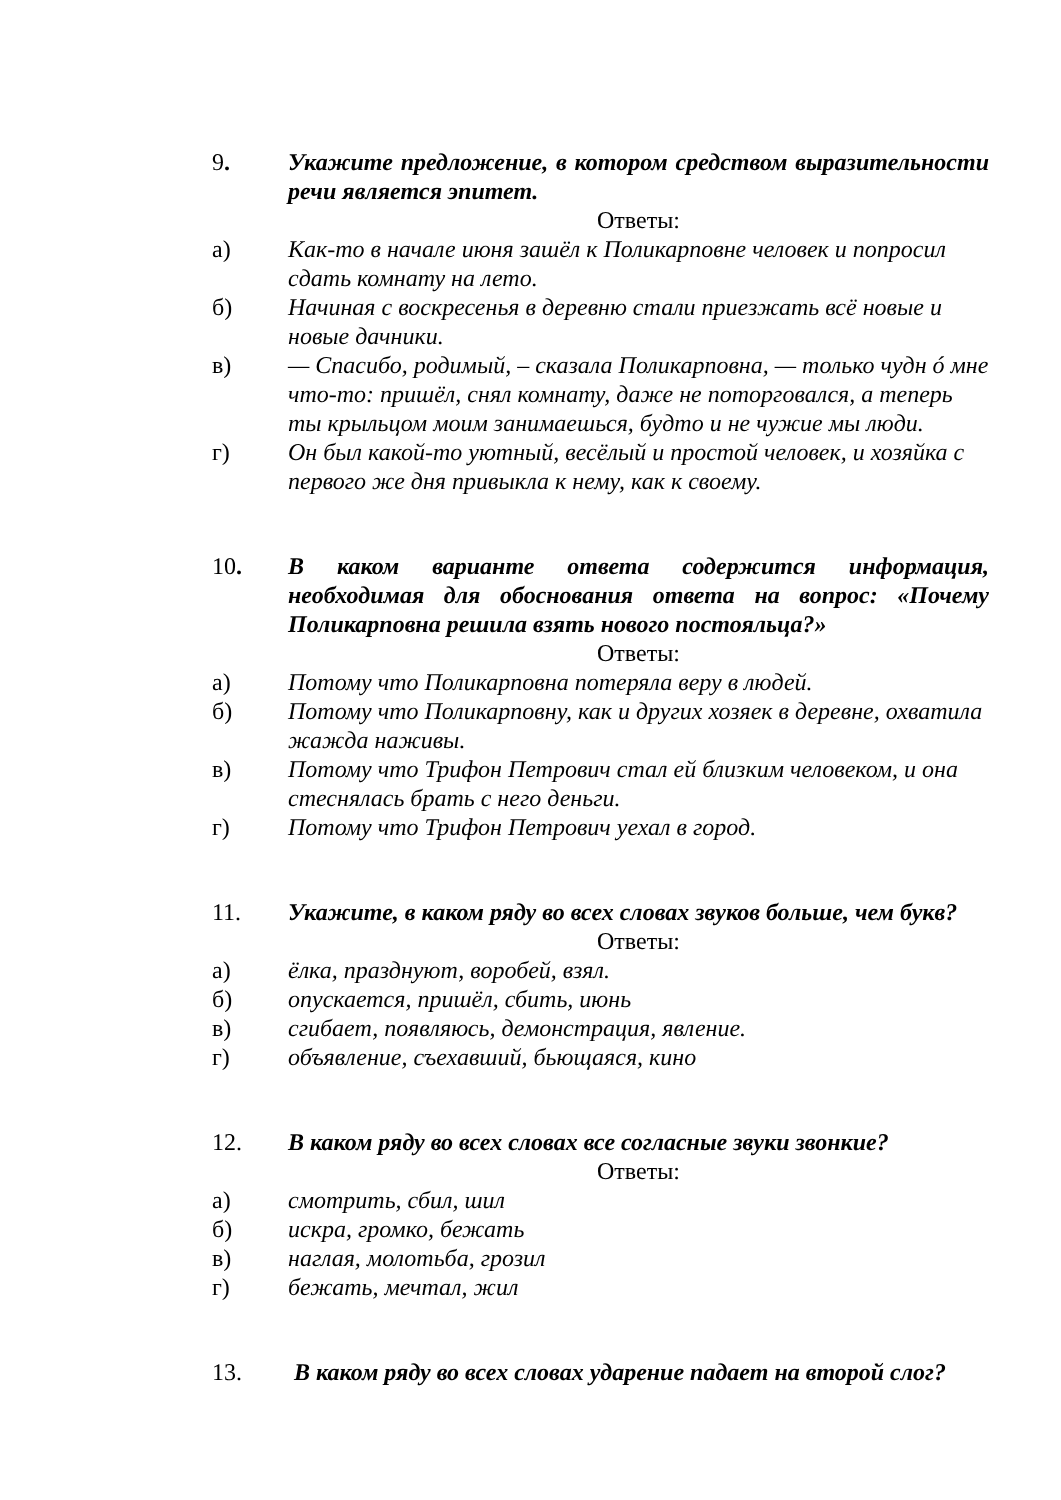9. Укажите предложение, в котором средством выразительности речи является эпитет.
Ответы:
а) Как-то в начале июня зашёл к Поликарповне человек и попросил сдать комнату на лето.
б) Начиная с воскресенья в деревню стали приезжать всё новые и новые дачники.
в) — Спасибо, родимый, – сказала Поликарповна, — только чудн ó мне что-то: пришёл, снял комнату, даже не поторговался, а теперь ты крыльцом моим занимаешься, будто и не чужие мы люди.
г) Он был какой-то уютный, весёлый и простой человек, и хозяйка с первого же дня привыкла к нему, как к своему.
10. В каком варианте ответа содержится информация, необходимая для обоснования ответа на вопрос: «Почему Поликарповна решила взять нового постояльца?»
Ответы:
а) Потому что Поликарповна потеряла веру в людей.
б) Потому что Поликарповну, как и других хозяек в деревне, охватила жажда наживы.
в) Потому что Трифон Петрович стал ей близким человеком, и она стеснялась брать с него деньги.
г) Потому что Трифон Петрович уехал в город.
11. Укажите, в каком ряду во всех словах звуков больше, чем букв?
Ответы:
а) ёлка, празднуют, воробей, взял.
б) опускается, пришёл, сбить, июнь
в) сгибает, появляюсь, демонстрация, явление.
г) объявление, съехавший, бьющаяся, кино
12. В каком ряду во всех словах все согласные звуки звонкие?
Ответы:
а) смотрить, сбил, шил
б) искра, громко, бежать
в) наглая, молотьба, грозил
г) бежать, мечтал, жил
13. В каком ряду во всех словах ударение падает на второй слог?